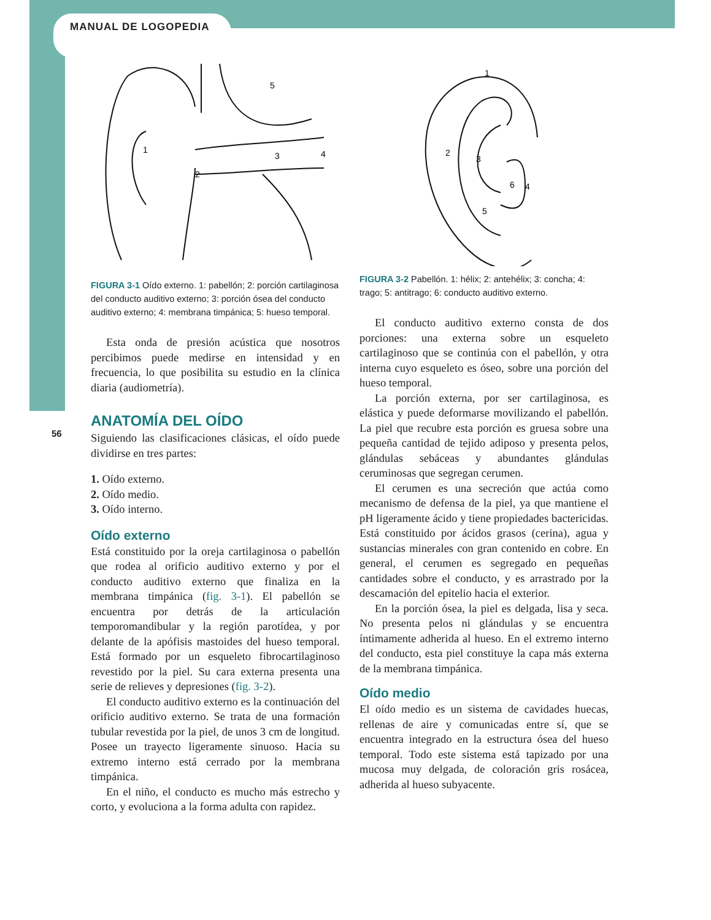MANUAL DE LOGOPEDIA
56
1
2
3
4
5
FIGURA 3-1 Oído externo. 1: pabellón; 2: porción cartilaginosa del conducto auditivo externo; 3: porción ósea del conducto auditivo externo; 4: membrana timpánica; 5: hueso temporal.
Esta onda de presión acústica que nosotros percibimos puede medirse en intensidad y en frecuencia, lo que posibilita su estudio en la clínica diaria (audiometría).
ANATOMÍA DEL OÍDO
Siguiendo las clasificaciones clásicas, el oído puede dividirse en tres partes:
1. Oído externo.
2. Oído medio.
3. Oído interno.
Oído externo
Está constituido por la oreja cartilaginosa o pabellón que rodea al orificio auditivo externo y por el conducto auditivo externo que finaliza en la membrana timpánica (fig. 3-1). El pabellón se encuentra por detrás de la articulación temporomandibular y la región parotídea, y por delante de la apófisis mastoides del hueso temporal. Está formado por un esqueleto fibrocartilaginoso revestido por la piel. Su cara externa presenta una serie de relieves y depresiones (fig. 3-2).
El conducto auditivo externo es la continuación del orificio auditivo externo. Se trata de una formación tubular revestida por la piel, de unos 3 cm de longitud. Posee un trayecto ligeramente sinuoso. Hacia su extremo interno está cerrado por la membrana timpánica.
En el niño, el conducto es mucho más estrecho y corto, y evoluciona a la forma adulta con rapidez.
1
2
3
4
5
6
FIGURA 3-2 Pabellón. 1: hélix; 2: antehélix; 3: concha; 4: trago; 5: antitrago; 6: conducto auditivo externo.
El conducto auditivo externo consta de dos porciones: una externa sobre un esqueleto cartilaginoso que se continúa con el pabellón, y otra interna cuyo esqueleto es óseo, sobre una porción del hueso temporal.
La porción externa, por ser cartilaginosa, es elástica y puede deformarse movilizando el pabellón. La piel que recubre esta porción es gruesa sobre una pequeña cantidad de tejido adiposo y presenta pelos, glándulas sebáceas y abundantes glándulas ceruminosas que segregan cerumen.
El cerumen es una secreción que actúa como mecanismo de defensa de la piel, ya que mantiene el pH ligeramente ácido y tiene propiedades bactericidas. Está constituido por ácidos grasos (cerina), agua y sustancias minerales con gran contenido en cobre. En general, el cerumen es segregado en pequeñas cantidades sobre el conducto, y es arrastrado por la descamación del epitelio hacia el exterior.
En la porción ósea, la piel es delgada, lisa y seca. No presenta pelos ni glándulas y se encuentra íntimamente adherida al hueso. En el extremo interno del conducto, esta piel constituye la capa más externa de la membrana timpánica.
Oído medio
El oído medio es un sistema de cavidades huecas, rellenas de aire y comunicadas entre sí, que se encuentra integrado en la estructura ósea del hueso temporal. Todo este sistema está tapizado por una mucosa muy delgada, de coloración gris rosácea, adherida al hueso subyacente.